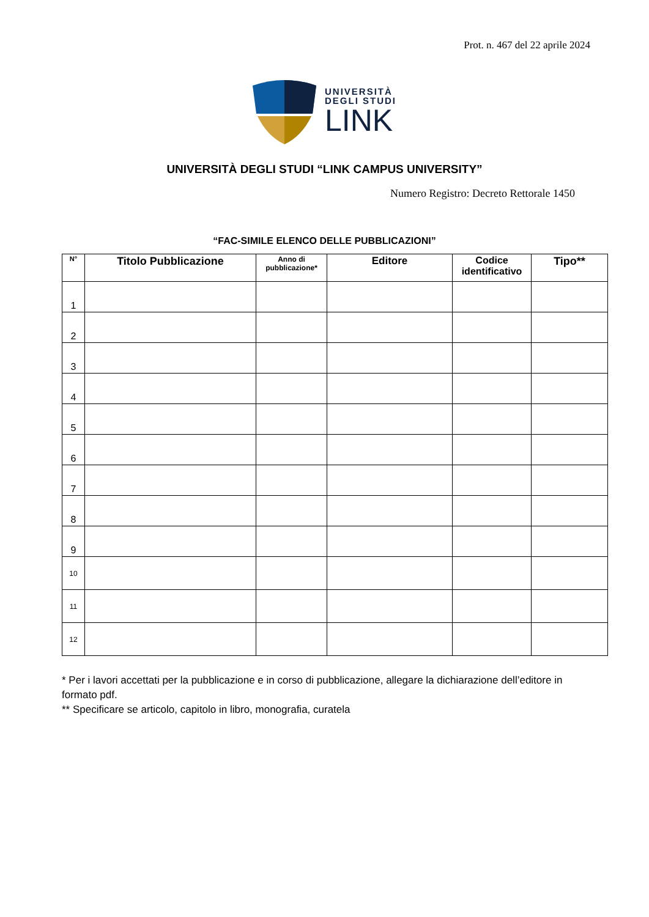Prot. n. 467 del 22 aprile 2024
UNIVERSITÀ
DEGLI STUDI
LINK
UNIVERSITÀ DEGLI STUDI “LINK CAMPUS UNIVERSITY”
Numero Registro: Decreto Rettorale 1450
“FAC-SIMILE ELENCO DELLE PUBBLICAZIONI”
| N° | Titolo Pubblicazione | Anno di pubblicazione* | Editore | Codice identificativo | Tipo** |
| --- | --- | --- | --- | --- | --- |
| 1 | | | | | |
| 2 | | | | | |
| 3 | | | | | |
| 4 | | | | | |
| 5 | | | | | |
| 6 | | | | | |
| 7 | | | | | |
| 8 | | | | | |
| 9 | | | | | |
| 10 | | | | | |
| 11 | | | | | |
| 12 | | | | | |
* Per i lavori accettati per la pubblicazione e in corso di pubblicazione, allegare la dichiarazione dell’editore in formato pdf.
** Specificare se articolo, capitolo in libro, monografia, curatela